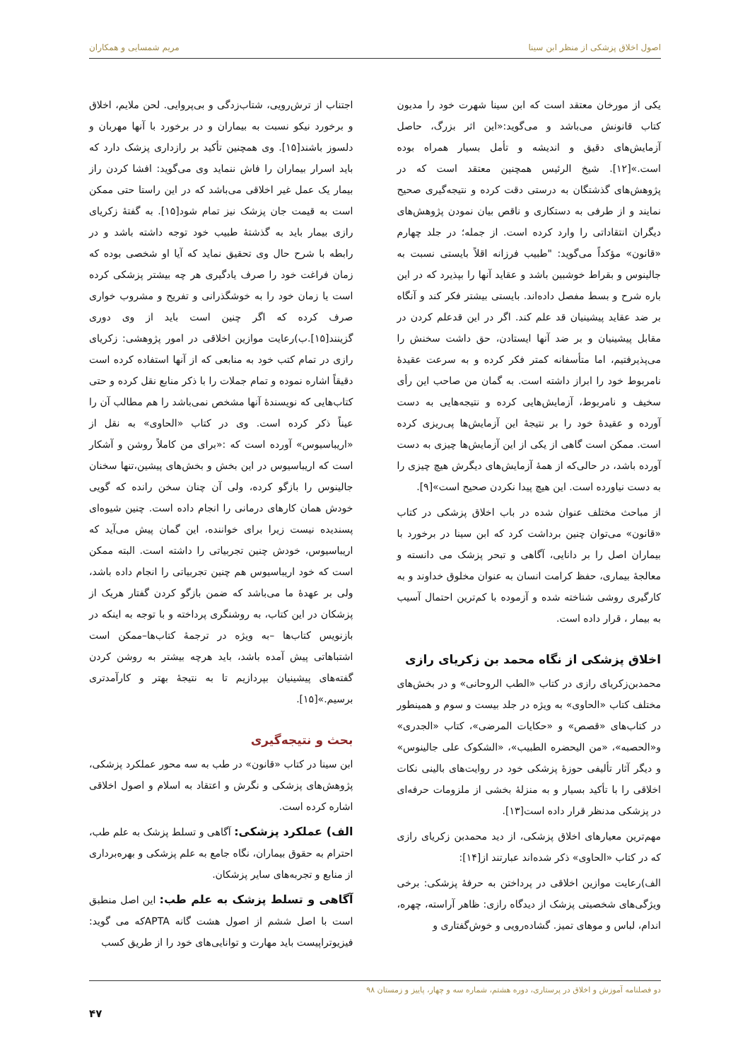اصول اخلاق پزشکی از منظر ابن سینا مریم شمسایی و همکاران
یکی از مورخان معتقد است که ابن سینا شهرت خود را مدیون کتاب قانونش می‌باشد و می‌گوید:«این اثر بزرگ، حاصل آزمایش‌های دقیق و اندیشه و تأمل بسیار همراه بوده است.»[۱۲]. شیخ الرئیس همچنین معتقد است که در پژوهش‌های گذشتگان به درستی دقت کرده و نتیجه‌گیری صحیح نمایند و از طرفی به دستکاری و ناقص بیان نمودن پژوهش‌های دیگران انتقاداتی را وارد کرده است. از جمله؛ در جلد چهارم «قانون» مؤکداً می‌گوید: "طبیب فرزانه اقلاً بایستی نسبت به جالینوس و بقراط خوشبین باشد و عقاید آنها را بپذیرد که در این باره شرح و بسط مفصل داده‌اند. بایستی بیشتر فکر کند و آنگاه بر ضد عقاید پیشینیان قد علم کند. اگر در این قدعلم کردن در مقابل پیشینیان و بر ضد آنها ایستادن، حق داشت سخنش را می‌پذیرفتیم، اما متأسفانه کمتر فکر کرده و به سرعت عقیدهٔ نامربوط خود را ابراز داشته است. به گمان من صاحب این رأی سخیف و نامربوط، آزمایش‌هایی کرده و نتیجه‌هایی به دست آورده و عقیدهٔ خود را بر نتیجهٔ این آزمایش‌ها پی‌ریزی کرده است. ممکن است گاهی از یکی از این آزمایش‌ها چیزی به دست آورده باشد، در حالی‌که از همهٔ آزمایش‌های دیگرش هیچ چیزی را به دست نیاورده است. این هیچ پیدا نکردن صحیح است»[۹].
از مباحث مختلف عنوان شده در باب اخلاق پزشکی در کتاب «قانون» می‌توان چنین برداشت کرد که ابن سینا در برخورد با بیماران اصل را بر دانایی، آگاهی و تبحر پزشک می دانسته و معالجهٔ بیماری، حفظ کرامت انسان به عنوان مخلوق خداوند و به کارگیری روشی شناخته شده و آزموده با کم‌ترین احتمال آسیب به بیمار ، قرار داده است.
اخلاق پزشکی از نگاه محمد بن زکریای رازی
محمدبن‌زکریای رازی در کتاب «الطب الروحانی» و در بخش‌های مختلف کتاب «الحاوی» به ویژه در جلد بیست و سوم و همینطور در کتاب‌های «قصص» و «حکایات المرضی»، کتاب «الجدری» و«الحصبه»، «من الیحضره الطبیب»، «الشکوک علی جالینوس» و دیگر آثار تألیفی حوزهٔ پزشکی خود در روایت‌های بالینی نکات اخلاقی را با تأکید بسیار و به منزلهٔ بخشی از ملزومات حرفه‌ای در پزشکی مدنظر قرار داده است[۱۳].
مهم‌ترین معیارهای اخلاق پزشکی، از دید محمدبن زکریای رازی که در کتاب «الحاوی» ذکر شده‌اند عبارتند از[۱۴]:
الف)رعایت موازین اخلاقی در پرداختن به حرفهٔ پزشکی: برخی ویژگی‌های شخصیتی پزشک از دیدگاه رازی: ظاهر آراسته، چهره، اندام، لباس و موهای تمیز. گشاده‌رویی و خوش‌گفتاری و
اجتناب از ترش‌رویی، شتاب‌زدگی و بی‌پروایی. لحن ملایم، اخلاق و برخورد نیکو نسبت به بیماران و در برخورد با آنها مهربان و دلسوز باشند[۱۵]. وی همچنین تأکید بر رازداری پزشک دارد که باید اسرار بیماران را فاش ننماید وی می‌گوید: افشا کردن راز بیمار یک عمل غیر اخلاقی می‌باشد که در این راستا حتی ممکن است به قیمت جان پزشک نیز تمام شود[۱۵]. به گفتهٔ زکریای رازی بیمار باید به گذشتهٔ طبیب خود توجه داشته باشد و در رابطه با شرح حال وی تحقیق نماید که آیا او شخصی بوده که زمان فراغت خود را صرف یادگیری هر چه بیشتر پزشکی کرده است یا زمان خود را به خوشگذرانی و تفریح و مشروب خواری صرف کرده که اگر چنین است باید از وی دوری گزینند[۱۵].ب)رعایت موازین اخلاقی در امور پژوهشی: زکریای رازی در تمام کتب خود به منابعی که از آنها استفاده کرده است دقیقاً اشاره نموده و تمام جملات را با ذکر منابع نقل کرده و حتی کتاب‌هایی که نویسندهٔ آنها مشخص نمی‌باشد را هم مطالب آن را عیناً ذکر کرده است. وی در کتاب «الحاوی» به نقل از «اریباسیوس» آورده است که :«برای من کاملاً روشن و آشکار است که اریباسیوس در این بخش و بخش‌های پیشین،تنها سخنان جالینوس را بازگو کرده، ولی آن چنان سخن رانده که گویی خودش همان کارهای درمانی را انجام داده است. چنین شیوه‌ای پسندیده نیست زیرا برای خواننده، این گمان پیش می‌آید که اریباسیوس، خودش چنین تجربیاتی را داشته است. البته ممکن است که خود اریباسیوس هم چنین تجربیاتی را انجام داده باشد، ولی بر عهدهٔ ما می‌باشد که ضمن بازگو کردن گفتار هریک از پزشکان در این کتاب، به روشنگری پرداخته و با توجه به اینکه در بازنویس کتاب‌ها –به ویژه در ترجمهٔ کتاب‌ها–ممکن است اشتباهاتی پیش آمده باشد، باید هرچه بیشتر به روشن کردن گفته‌های پیشینیان بپردازیم تا به نتیجهٔ بهتر و کارآمدتری برسیم.»[۱۵].
بحث و نتیجه‌گیری
ابن سینا در کتاب «قانون» در طب به سه محور عملکرد پزشکی، پژوهش‌های پزشکی و نگرش و اعتقاد به اسلام و اصول اخلاقی اشاره کرده است.
الف) عملکرد پزشکی: آگاهی و تسلط پزشک به علم طب، احترام به حقوق بیماران، نگاه جامع به علم پزشکی و بهره‌برداری از منابع و تجربه‌های سایر پزشکان.
آگاهی و تسلط پزشک به علم طب: این اصل منطبق است با اصل ششم از اصول هشت گانه APTAکه می گوید: فیزیوتراپیست باید مهارت و توانایی‌های خود را از طریق کسب
دو فصلنامه آموزش و اخلاق در پرستاری، دوره هشتم، شماره سه و چهار، پاییز و زمستان ۹۸
۴۷